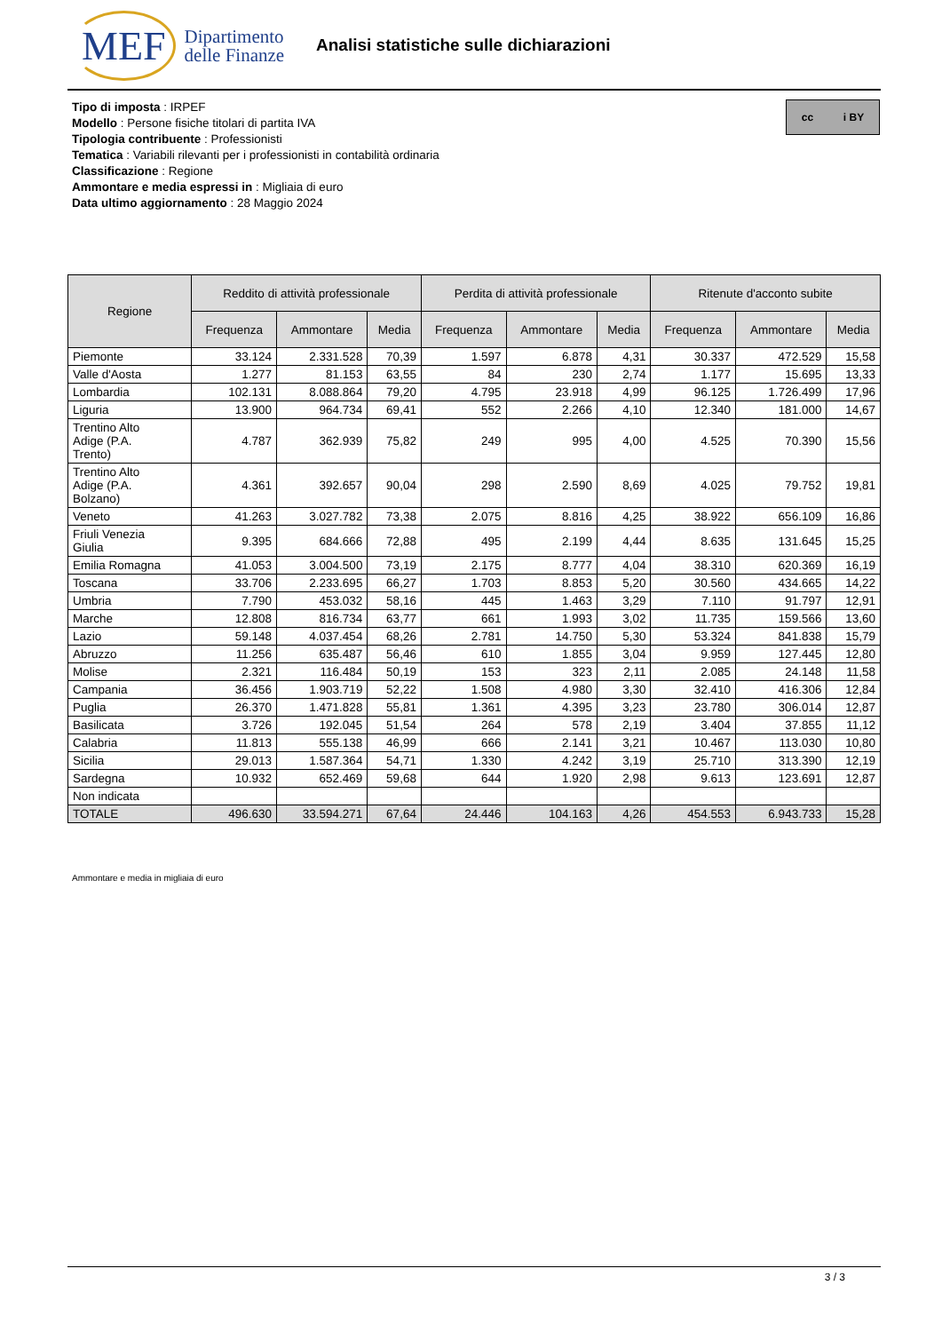MEF Dipartimento
delle Finanze
Analisi statistiche sulle dichiarazioni
Tipo di imposta : IRPEF
Modello : Persone fisiche titolari di partita IVA
Tipologia contribuente : Professionisti
Tematica : Variabili rilevanti per i professionisti in contabilità ordinaria
Classificazione : Regione
Ammontare e media espressi in : Migliaia di euro
Data ultimo aggiornamento : 28 Maggio 2024
cc i BY
| Regione | Reddito di attività professionale | | | Perdita di attività professionale | | | Ritenute d'acconto subite | | |
| --- | --- | --- | --- | --- | --- | --- | --- | --- | --- |
| | Frequenza | Ammontare | Media | Frequenza | Ammontare | Media | Frequenza | Ammontare | Media |
| Piemonte | 33.124 | 2.331.528 | 70,39 | 1.597 | 6.878 | 4,31 | 30.337 | 472.529 | 15,58 |
| Valle d'Aosta | 1.277 | 81.153 | 63,55 | 84 | 230 | 2,74 | 1.177 | 15.695 | 13,33 |
| Lombardia | 102.131 | 8.088.864 | 79,20 | 4.795 | 23.918 | 4,99 | 96.125 | 1.726.499 | 17,96 |
| Liguria | 13.900 | 964.734 | 69,41 | 552 | 2.266 | 4,10 | 12.340 | 181.000 | 14,67 |
| Trentino Alto Adige (P.A. Trento) | 4.787 | 362.939 | 75,82 | 249 | 995 | 4,00 | 4.525 | 70.390 | 15,56 |
| Trentino Alto Adige (P.A. Bolzano) | 4.361 | 392.657 | 90,04 | 298 | 2.590 | 8,69 | 4.025 | 79.752 | 19,81 |
| Veneto | 41.263 | 3.027.782 | 73,38 | 2.075 | 8.816 | 4,25 | 38.922 | 656.109 | 16,86 |
| Friuli Venezia Giulia | 9.395 | 684.666 | 72,88 | 495 | 2.199 | 4,44 | 8.635 | 131.645 | 15,25 |
| Emilia Romagna | 41.053 | 3.004.500 | 73,19 | 2.175 | 8.777 | 4,04 | 38.310 | 620.369 | 16,19 |
| Toscana | 33.706 | 2.233.695 | 66,27 | 1.703 | 8.853 | 5,20 | 30.560 | 434.665 | 14,22 |
| Umbria | 7.790 | 453.032 | 58,16 | 445 | 1.463 | 3,29 | 7.110 | 91.797 | 12,91 |
| Marche | 12.808 | 816.734 | 63,77 | 661 | 1.993 | 3,02 | 11.735 | 159.566 | 13,60 |
| Lazio | 59.148 | 4.037.454 | 68,26 | 2.781 | 14.750 | 5,30 | 53.324 | 841.838 | 15,79 |
| Abruzzo | 11.256 | 635.487 | 56,46 | 610 | 1.855 | 3,04 | 9.959 | 127.445 | 12,80 |
| Molise | 2.321 | 116.484 | 50,19 | 153 | 323 | 2,11 | 2.085 | 24.148 | 11,58 |
| Campania | 36.456 | 1.903.719 | 52,22 | 1.508 | 4.980 | 3,30 | 32.410 | 416.306 | 12,84 |
| Puglia | 26.370 | 1.471.828 | 55,81 | 1.361 | 4.395 | 3,23 | 23.780 | 306.014 | 12,87 |
| Basilicata | 3.726 | 192.045 | 51,54 | 264 | 578 | 2,19 | 3.404 | 37.855 | 11,12 |
| Calabria | 11.813 | 555.138 | 46,99 | 666 | 2.141 | 3,21 | 10.467 | 113.030 | 10,80 |
| Sicilia | 29.013 | 1.587.364 | 54,71 | 1.330 | 4.242 | 3,19 | 25.710 | 313.390 | 12,19 |
| Sardegna | 10.932 | 652.469 | 59,68 | 644 | 1.920 | 2,98 | 9.613 | 123.691 | 12,87 |
| Non indicata | | | | | | | | | |
| TOTALE | 496.630 | 33.594.271 | 67,64 | 24.446 | 104.163 | 4,26 | 454.553 | 6.943.733 | 15,28 |
Ammontare e media in migliaia di euro
3 / 3